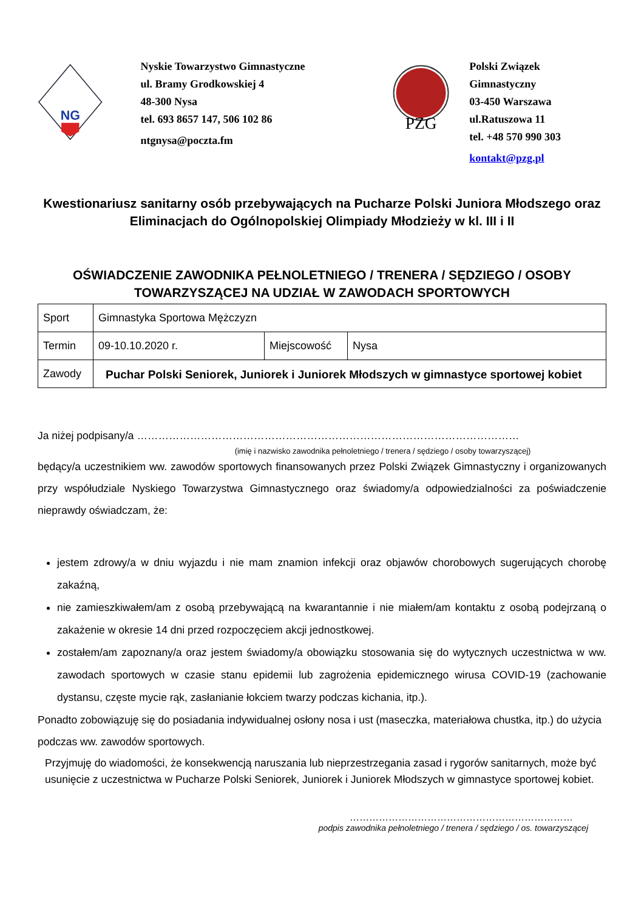NG
Nyskie Towarzystwo Gimnastyczne
ul. Bramy Grodkowskiej 4
48-300 Nysa
tel. 693 8657 147, 506 102 86
ntgnysa@poczta.fm
PZG
Polski Związek Gimnastyczny
03-450 Warszawa
ul.Ratuszowa 11
tel. +48 570 990 303
kontakt@pzg.pl
Kwestionariusz sanitarny osób przebywających na Pucharze Polski Juniora Młodszego oraz Eliminacjach do Ogólnopolskiej Olimpiady Młodzieży w kl. III i II
OŚWIADCZENIE ZAWODNIKA PEŁNOLETNIEGO / TRENERA / SĘDZIEGO / OSOBY TOWARZYSZĄCEJ NA UDZIAŁ W ZAWODACH SPORTOWYCH
| Sport | Gimnastyka Sportowa Mężczyzn | | |
| Termin | 09-10.10.2020 r. | Miejscowość | Nysa |
| Zawody | Puchar Polski Seniorek, Juniorek i Juniorek Młodszych w gimnastyce sportowej kobiet | | |
Ja niżej podpisany/a ………………………………………………………………………………………………
(imię i nazwisko zawodnika pełnoletniego / trenera / sędziego / osoby towarzyszącej)
będący/a uczestnikiem ww. zawodów sportowych finansowanych przez Polski Związek Gimnastyczny i organizowanych przy współudziale Nyskiego Towarzystwa Gimnastycznego oraz świadomy/a odpowiedzialności za poświadczenie nieprawdy oświadczam, że:
jestem zdrowy/a w dniu wyjazdu i nie mam znamion infekcji oraz objawów chorobowych sugerujących chorobę zakaźną,
nie zamieszkiwałem/am z osobą przebywającą na kwarantannie i nie miałem/am kontaktu z osobą podejrzaną o zakażenie w okresie 14 dni przed rozpoczęciem akcji jednostkowej.
zostałem/am zapoznany/a oraz jestem świadomy/a obowiązku stosowania się do wytycznych uczestnictwa w ww. zawodach sportowych w czasie stanu epidemii lub zagrożenia epidemicznego wirusa COVID-19 (zachowanie dystansu, częste mycie rąk, zasłanianie łokciem twarzy podczas kichania, itp.).
Ponadto zobowiązuję się do posiadania indywidualnej osłony nosa i ust (maseczka, materiałowa chustka, itp.) do użycia podczas ww. zawodów sportowych.
Przyjmuję do wiadomości, że konsekwencją naruszania lub nieprzestrzegania zasad i rygorów sanitarnych, może być usunięcie z uczestnictwa w Pucharze Polski Seniorek, Juniorek i Juniorek Młodszych w gimnastyce sportowej kobiet.
……………………………………………………………
podpis zawodnika pełnoletniego / trenera / sędziego / os. towarzyszącej